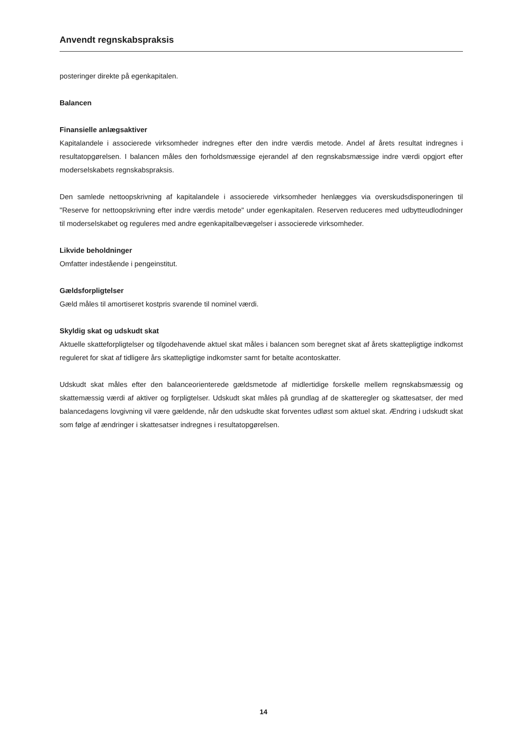Anvendt regnskabspraksis
posteringer direkte på egenkapitalen.
Balancen
Finansielle anlægsaktiver
Kapitalandele i associerede virksomheder indregnes efter den indre værdis metode. Andel af årets resultat indregnes i resultatopgørelsen. I balancen måles den forholdsmæssige ejerandel af den regnskabsmæssige indre værdi opgjort efter moderselskabets regnskabspraksis.
Den samlede nettoopskrivning af kapitalandele i associerede virksomheder henlægges via overskudsdisponeringen til "Reserve for nettoopskrivning efter indre værdis metode" under egenkapitalen. Reserven reduceres med udbytteudlodninger til moderselskabet og reguleres med andre egenkapitalbevægelser i associerede virksomheder.
Likvide beholdninger
Omfatter indestående i pengeinstitut.
Gældsforpligtelser
Gæld måles til amortiseret kostpris svarende til nominel værdi.
Skyldig skat og udskudt skat
Aktuelle skatteforpligtelser og tilgodehavende aktuel skat måles i balancen som beregnet skat af årets skattepligtige indkomst reguleret for skat af tidligere års skattepligtige indkomster samt for betalte acontoskatter.
Udskudt skat måles efter den balanceorienterede gældsmetode af midlertidige forskelle mellem regnskabsmæssig og skattemæssig værdi af aktiver og forpligtelser. Udskudt skat måles på grundlag af de skatteregler og skattesatser, der med balancedagens lovgivning vil være gældende, når den udskudte skat forventes udløst som aktuel skat. Ændring i udskudt skat som følge af ændringer i skattesatser indregnes i resultatopgørelsen.
14